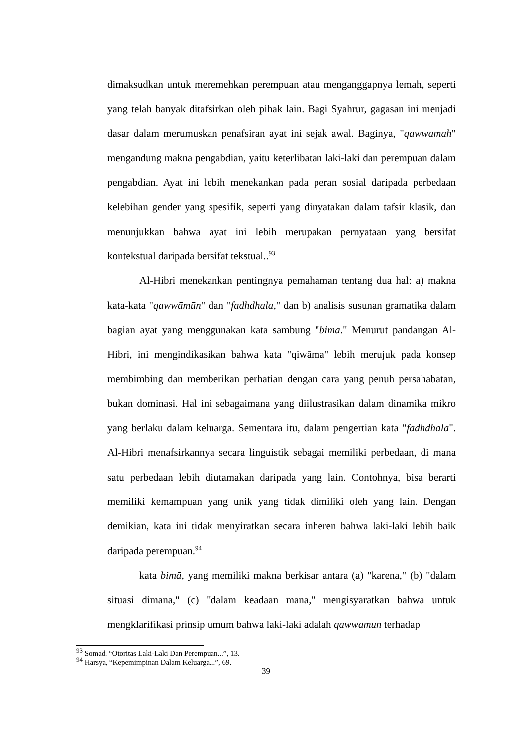dimaksudkan untuk meremehkan perempuan atau menganggapnya lemah, seperti yang telah banyak ditafsirkan oleh pihak lain. Bagi Syahrur, gagasan ini menjadi dasar dalam merumuskan penafsiran ayat ini sejak awal. Baginya, "qawwamah" mengandung makna pengabdian, yaitu keterlibatan laki-laki dan perempuan dalam pengabdian. Ayat ini lebih menekankan pada peran sosial daripada perbedaan kelebihan gender yang spesifik, seperti yang dinyatakan dalam tafsir klasik, dan menunjukkan bahwa ayat ini lebih merupakan pernyataan yang bersifat kontekstual daripada bersifat tekstual..<sup>93</sup>
Al-Hibri menekankan pentingnya pemahaman tentang dua hal: a) makna kata-kata "qawwāmūn" dan "fadhdhala," dan b) analisis susunan gramatika dalam bagian ayat yang menggunakan kata sambung "bimā." Menurut pandangan Al-Hibri, ini mengindikasikan bahwa kata "qiwāma" lebih merujuk pada konsep membimbing dan memberikan perhatian dengan cara yang penuh persahabatan, bukan dominasi. Hal ini sebagaimana yang diilustrasikan dalam dinamika mikro yang berlaku dalam keluarga. Sementara itu, dalam pengertian kata "fadhdhala". Al-Hibri menafsirkannya secara linguistik sebagai memiliki perbedaan, di mana satu perbedaan lebih diutamakan daripada yang lain. Contohnya, bisa berarti memiliki kemampuan yang unik yang tidak dimiliki oleh yang lain. Dengan demikian, kata ini tidak menyiratkan secara inheren bahwa laki-laki lebih baik daripada perempuan.<sup>94</sup>
kata bimā, yang memiliki makna berkisar antara (a) "karena," (b) "dalam situasi dimana," (c) "dalam keadaan mana," mengisyaratkan bahwa untuk mengklarifikasi prinsip umum bahwa laki-laki adalah qawwāmūn terhadap
<sup>93</sup> Somad, “Otoritas Laki-Laki Dan Perempuan...”, 13.
<sup>94</sup> Harsya, “Kepemimpinan Dalam Keluarga...”, 69.
39